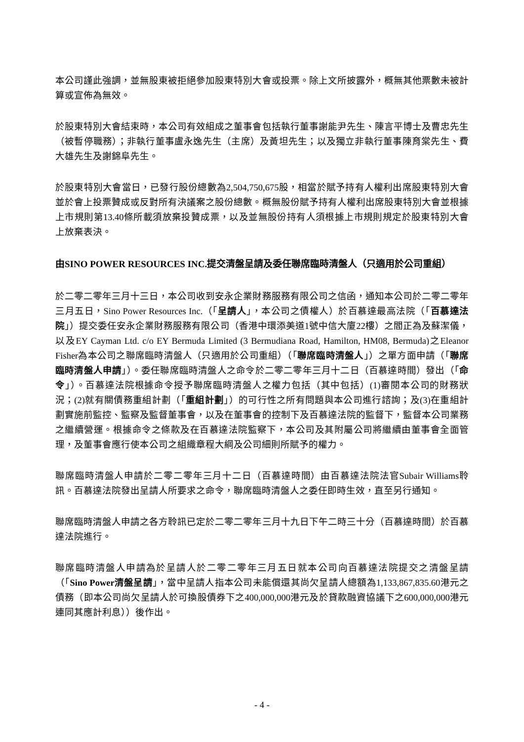本公司謹此強調，並無股東被拒絕參加股東特別大會或投票。除上文所披露外，概無其他票數未被計算或宣佈為無效。
於股東特別大會結束時，本公司有效組成之董事會包括執行董事謝能尹先生、陳言平博士及曹忠先生（被暫停職務）；非執行董事盧永逸先生（主席）及黃坦先生；以及獨立非執行董事陳育棠先生、費大雄先生及謝錦阜先生。
於股東特別大會當日，已發行股份總數為2,504,750,675股，相當於賦予持有人權利出席股東特別大會並於會上投票贊成或反對所有決議案之股份總數。概無股份賦予持有人權利出席股東特別大會並根據上市規則第13.40條所載須放棄投贊成票，以及並無股份持有人須根據上市規則規定於股東特別大會上放棄表決。
由SINO POWER RESOURCES INC.提交清盤呈請及委任聯席臨時清盤人（只適用於公司重組）
於二零二零年三月十三日，本公司收到安永企業財務服務有限公司之信函，通知本公司於二零二零年三月五日，Sino Power Resources Inc.（「呈請人」，本公司之債權人）於百慕達最高法院（「百慕達法院」）提交委任安永企業財務服務有限公司（香港中環添美道1號中信大廈22樓）之閻正為及蘇潔儀，以及EY Cayman Ltd. c/o EY Bermuda Limited (3 Bermudiana Road, Hamilton, HM08, Bermuda)之Eleanor Fisher為本公司之聯席臨時清盤人（只適用於公司重組）（「聯席臨時清盤人」）之單方面申請（「聯席臨時清盤人申請」）。委任聯席臨時清盤人之命令於二零二零年三月十二日（百慕達時間）發出（「命令」）。百慕達法院根據命令授予聯席臨時清盤人之權力包括（其中包括）(1)審閱本公司的財務狀況；(2)就有關債務重組計劃（「重組計劃」）的可行性之所有問題與本公司進行諮詢；及(3)在重組計劃實施前監控、監察及監督董事會，以及在董事會的控制下及百慕達法院的監督下，監督本公司業務之繼續營運。根據命令之條款及在百慕達法院監察下，本公司及其附屬公司將繼續由董事會全面管理，及董事會應行使本公司之組織章程大綱及公司細則所賦予的權力。
聯席臨時清盤人申請於二零二零年三月十二日（百慕達時間）由百慕達法院法官Subair Williams聆訊。百慕達法院發出呈請人所要求之命令，聯席臨時清盤人之委任即時生效，直至另行通知。
聯席臨時清盤人申請之各方聆訊已定於二零二零年三月十九日下午二時三十分（百慕達時間）於百慕達法院進行。
聯席臨時清盤人申請為於呈請人於二零二零年三月五日就本公司向百慕達法院提交之清盤呈請（「Sino Power清盤呈請」，當中呈請人指本公司未能償還其尚欠呈請人總額為1,133,867,835.60港元之債務（即本公司尚欠呈請人於可換股債券下之400,000,000港元及於貸款融資協議下之600,000,000港元連同其應計利息））後作出。
- 4 -